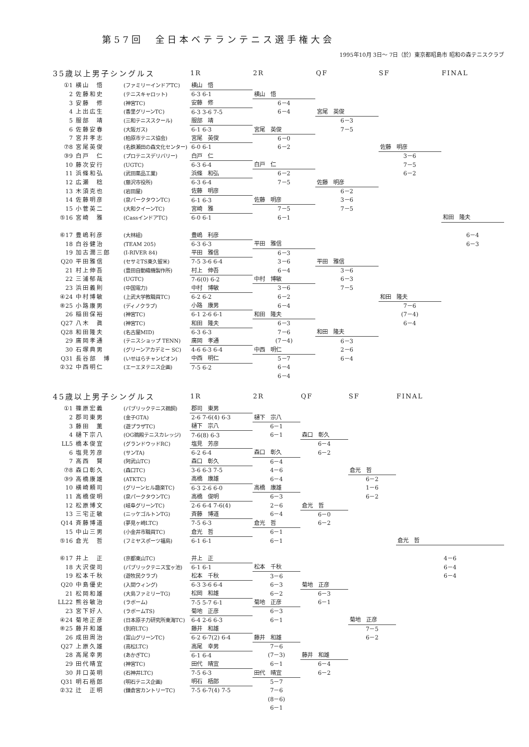第57回　全日本ベテランテニス選手権大会
1995年10月 3日～ 7日（於）東京都昭島市 昭和の森テニスクラブ
| 35歳以上男子シングルス | | | 1R | 2R | QF | SF | FINAL |
| --- | --- | --- | --- | --- | --- | --- | --- |
| ①1 | 横山 悟 | (ファミリーインドアTC) | 横山 悟 | | | | |
| 2 | 佐藤和史 | (テニスキャロット) | 6-3 6-1 | 横山 悟 | | | |
| 3 | 安藤 修 | (神宮TC) | 安藤 修 | 6－4 | | | |
| 4 | 上出広生 | (香里グリーンTC) | 6-3 3-6 7-5 | 6－4 | 宮尾 英俊 | | |
| 5 | 服部 靖 | (三和テニススクール) | 服部 靖 | | 6－3 | | |
| 6 | 佐藤安春 | (大阪ガス) | 6-1 6-3 | 宮尾 英俊 | 7－5 | | |
| 7 | 宮井孝志 | (柏原市テニス協会) | 宮尾 英俊 | 6－0 | | | |
| ⑦8 | 宮尾英俊 | (名鉄瀬田の森文化センター) | 6-0 6-1 | 6－2 | | 佐藤 明彦 | |
| ③9 | 白戸 仁 | (プロテニスデリバリー) | 白戸 仁 | | | 3－6 | |
| 10 | 藤次安行 | (UGTC) | 6-3 6-4 | 白戸 仁 | | 7－5 | |
| 11 | 浜條和弘 | (武田薬品工業) | 浜條 和弘 | 6－2 | | 6－2 | |
| 12 | 広瀬 稔 | (藤沢市役所) | 6-3 6-4 | 7－5 | 佐藤 明彦 | | |
| 13 | 木須克也 | (岩田屋) | 佐藤 明彦 | | 6－2 | | |
| 14 | 佐藤明彦 | (泉パークタウンTC) | 6-1 6-3 | 佐藤 明彦 | 3－6 | | |
| 15 | 小菅英二 | (大和クイーンTC) | 宮崎 雅 | 7－5 | 7－5 | | |
| ⑤16 | 宮崎 雅 | (CassインドアTC) | 6-0 6-1 | 6－1 | | | 和田 隆夫 |
| ⑥17 | 豊嶋利彦 | (大林組) | 豊嶋 利彦 | | | | 6－4 |
| 18 | 白谷健治 | (TEAM 205) | 6-3 6-3 | 平田 雅信 | | | 6－3 |
| 19 | 加古潤三郎 | (I-RIVER 84) | 平田 雅信 | 6－3 | | | |
| Q20 | 平田雅信 | (セサミTS東久留米) | 7-5 3-6 6-4 | 3－6 | 平田 雅信 | | |
| 21 | 村上伸吾 | (豊田自動織機製作所) | 村上 伸吾 | 6－4 | 3－6 | | |
| 22 | 三浦郁哉 | (UGTC) | 7-6(0) 6-2 | 中村 博敏 | 6－3 | | |
| 23 | 浜田義則 | (中国電力) | 中村 博敏 | 3－6 | 7－5 | | |
| ④24 | 中村博敏 | (上武大学教職員TC) | 6-2 6-2 | 6－2 | | 和田 隆夫 | |
| ⑧25 | 小路康男 | (ディノクラブ) | 小路 康男 | 6－4 | | 7－6 | |
| 26 | 稲田保裕 | (神宮TC) | 6-1 2-6 6-1 | 和田 隆夫 | | (7－4) | |
| Q27 | 八木 眞 | (神宮TC) | 和田 隆夫 | 6－3 | | 6－4 | |
| Q28 | 和田隆夫 | (名古屋MID) | 6-3 6-3 | 7－6 | 和田 隆夫 | | |
| 29 | 廣岡孝通 | (テニスショップ TENN) | 廣岡 孝通 | (7－4) | 6－3 | | |
| 30 | 石塚典男 | (グリーンアカデミー SC) | 4-6 6-3 6-4 | 中西 明仁 | 2－6 | | |
| Q31 | 長谷部 博 | (いせはらチャンピオン) | 中西 明仁 | 5－7 | 6－4 | | |
| ②32 | 中西明仁 | (エーエヌテニス企画) | 7-5 6-2 | 6－4 | | | |
| | | | | 6－4 | | | |
| 45歳以上男子シングルス | | | 1R | 2R | QF | SF | FINAL |
| --- | --- | --- | --- | --- | --- | --- | --- |
| ①1 | 篠原宏義 | (パブリックテニス鵜飼) | 郡司 東男 | | | | |
| 2 | 郡司東男 | (金子GTA) | 2-6 7-6(4) 6-3 | 樋下 宗八 | | | |
| 3 | 藤田 薫 | (遊プラザTC) | 樋下 宗八 | 6－1 | | | |
| 4 | 樋下宗八 | (OG鵜殿テニスカレッジ) | 7-6(8) 6-3 | 6－1 | 森口 彰久 | | |
| LL5 | 橋本俊宜 | (グランドウッドRC) | 塩見 芳彦 | | 6－4 | | |
| 6 | 塩見芳彦 | (サンTA) | 6-2 6-4 | 森口 彰久 | 6－2 | | |
| 7 | 高西 賢 | (阿武山TC) | 森口 彰久 | 6－4 | | | |
| ⑦8 | 森口彰久 | (森口TC) | 3-6 6-3 7-5 | 4－6 | | 倉光 哲 | |
| ③9 | 高橋康雄 | (ATKTC) | 高橋 康雄 | 6－4 | | 6－2 | |
| 10 | 横崎頼司 | (グリーンヒル趣楽TC) | 6-3 2-6 6-0 | 高橋 康雄 | | 1－6 | |
| 11 | 高橋俊明 | (泉パークタウンTC) | 高橋 俊明 | 6－3 | | 6－2 | |
| 12 | 松原博文 | (岐阜グリーンTC) | 2-6 6-4 7-6(4) | 2－6 | 倉光 哲 | | |
| 13 | 三宅正敏 | (ニッケゴルトンTG) | 斉藤 博道 | 6－4 | 6－0 | | |
| Q14 | 斉藤博道 | (夢見ヶ崎LTC) | 7-5 6-3 | 倉光 哲 | 6－2 | | |
| 15 | 中山三男 | (小金井市職員TC) | 倉光 哲 | 6－1 | | | |
| ⑤16 | 倉光 哲 | (フミヤスポーツ福島) | 6-1 6-1 | 6－1 | | | 倉光 哲 |
| ⑥17 | 井上 正 | (京都東山TC) | 井上 正 | | | | 4－6 |
| 18 | 大沢俊司 | (パブリックテニス宝ヶ池) | 6-1 6-1 | 松本 千秋 | | | 6－4 |
| 19 | 松本千秋 | (遊牧民クラブ) | 松本 千秋 | 3－6 | | | 6－4 |
| Q20 | 中島優史 | (入間ウィング) | 6-3 3-6 6-4 | 6－3 | 菊地 正彦 | | |
| 21 | 松岡和雄 | (大島ファミリーTG) | 松岡 和雄 | 6－2 | 6－3 | | |
| LL22 | 熊谷敏治 | (ラボーム) | 7-5 5-7 6-1 | 菊地 正彦 | 6－1 | | |
| 23 | 宮下好人 | (ラボームTS) | 菊地 正彦 | 6－3 | | | |
| ④24 | 菊地正彦 | (日本原子力研究所東海TC) | 6-4 2-6 6-3 | 6－1 | | 菊地 正彦 | |
| ⑧25 | 藤井和雄 | (別府LTC) | 藤井 和雄 | | | 7－5 | |
| 26 | 成田周治 | (富山グリーンTC) | 6-2 6-7(2) 6-4 | 藤井 和雄 | | 6－2 | |
| Q27 | 上原久雄 | (高松LTC) | 高尾 幸男 | 7－6 | | | |
| 28 | 高尾幸男 | (あかぎTC) | 6-1 6-4 | (7－3) | 藤井 和雄 | | |
| 29 | 田代晴宜 | (神宮TC) | 田代 晴宜 | 6－1 | 6－4 | | |
| 30 | 井口英明 | (石神井LTC) | 7-5 6-3 | 田代 晴宜 | 6－2 | | |
| Q31 | 明石梧郎 | (明石テニス企画) | 明石 梧郎 | 5－7 | | | |
| ②32 | 辻 正明 | (鎌倉宮カントリーTC) | 7-5 6-7(4) 7-5 | 7－6 | | | |
| | | | | (8－6) | | | |
| | | | | 6－1 | | | |